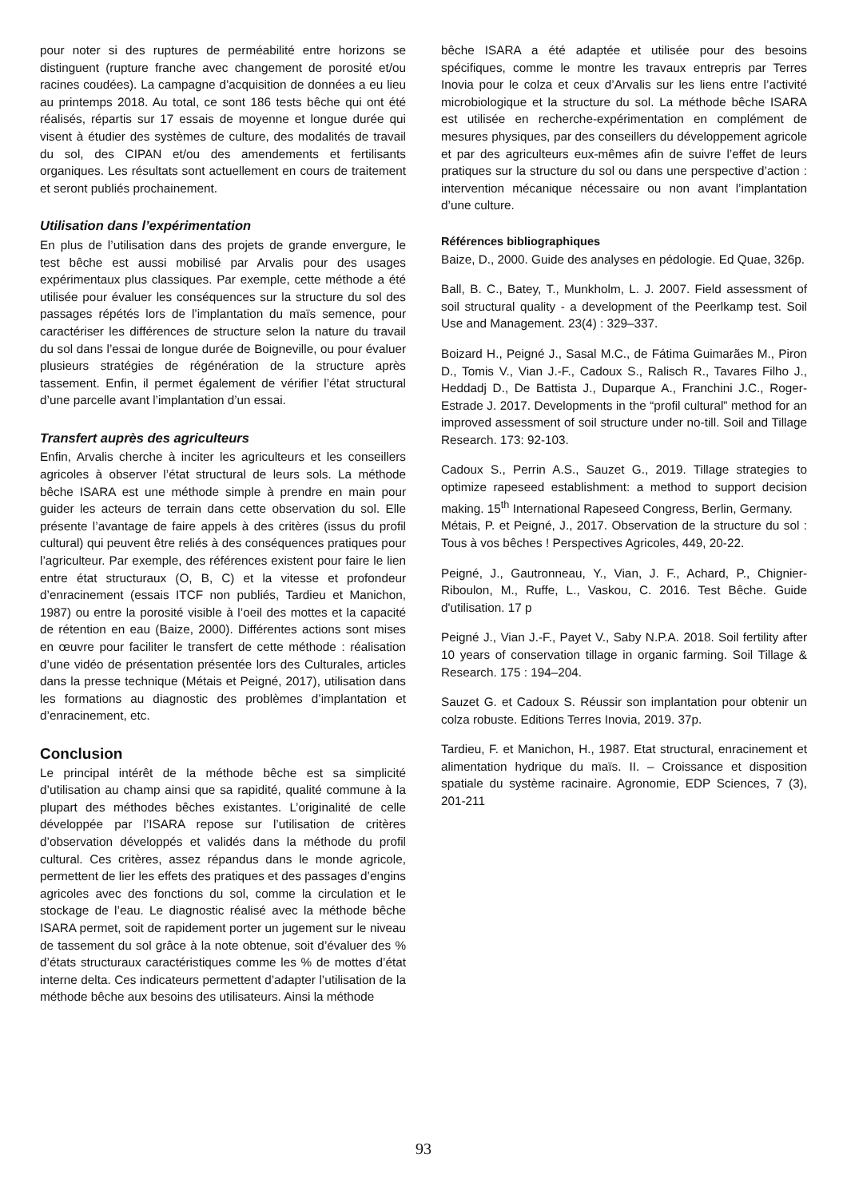pour noter si des ruptures de perméabilité entre horizons se distinguent (rupture franche avec changement de porosité et/ou racines coudées). La campagne d’acquisition de données a eu lieu au printemps 2018. Au total, ce sont 186 tests bêche qui ont été réalisés, répartis sur 17 essais de moyenne et longue durée qui visent à étudier des systèmes de culture, des modalités de travail du sol, des CIPAN et/ou des amendements et fertilisants organiques. Les résultats sont actuellement en cours de traitement et seront publiés prochainement.
Utilisation dans l’expérimentation
En plus de l’utilisation dans des projets de grande envergure, le test bêche est aussi mobilisé par Arvalis pour des usages expérimentaux plus classiques. Par exemple, cette méthode a été utilisée pour évaluer les conséquences sur la structure du sol des passages répétés lors de l’implantation du maïs semence, pour caractériser les différences de structure selon la nature du travail du sol dans l’essai de longue durée de Boigneville, ou pour évaluer plusieurs stratégies de régénération de la structure après tassement. Enfin, il permet également de vérifier l’état structural d’une parcelle avant l’implantation d’un essai.
Transfert auprès des agriculteurs
Enfin, Arvalis cherche à inciter les agriculteurs et les conseillers agricoles à observer l’état structural de leurs sols. La méthode bêche ISARA est une méthode simple à prendre en main pour guider les acteurs de terrain dans cette observation du sol. Elle présente l’avantage de faire appels à des critères (issus du profil cultural) qui peuvent être reliés à des conséquences pratiques pour l’agriculteur. Par exemple, des références existent pour faire le lien entre état structuraux (O, B, C) et la vitesse et profondeur d’enracinement (essais ITCF non publiés, Tardieu et Manichon, 1987) ou entre la porosité visible à l’oeil des mottes et la capacité de rétention en eau (Baize, 2000). Différentes actions sont mises en œuvre pour faciliter le transfert de cette méthode : réalisation d’une vidéo de présentation présentée lors des Culturales, articles dans la presse technique (Métais et Peigné, 2017), utilisation dans les formations au diagnostic des problèmes d’implantation et d’enracinement, etc.
Conclusion
Le principal intérêt de la méthode bêche est sa simplicité d’utilisation au champ ainsi que sa rapidité, qualité commune à la plupart des méthodes bêches existantes. L’originalité de celle développée par l’ISARA repose sur l’utilisation de critères d’observation développés et validés dans la méthode du profil cultural. Ces critères, assez répandus dans le monde agricole, permettent de lier les effets des pratiques et des passages d’engins agricoles avec des fonctions du sol, comme la circulation et le stockage de l’eau. Le diagnostic réalisé avec la méthode bêche ISARA permet, soit de rapidement porter un jugement sur le niveau de tassement du sol grâce à la note obtenue, soit d’évaluer des % d’états structuraux caractéristiques comme les % de mottes d’état interne delta. Ces indicateurs permettent d’adapter l’utilisation de la méthode bêche aux besoins des utilisateurs. Ainsi la méthode
bêche ISARA a été adaptée et utilisée pour des besoins spécifiques, comme le montre les travaux entrepris par Terres Inovia pour le colza et ceux d’Arvalis sur les liens entre l’activité microbiologique et la structure du sol. La méthode bêche ISARA est utilisée en recherche-expérimentation en complément de mesures physiques, par des conseillers du développement agricole et par des agriculteurs eux-mêmes afin de suivre l’effet de leurs pratiques sur la structure du sol ou dans une perspective d’action : intervention mécanique nécessaire ou non avant l’implantation d’une culture.
Références bibliographiques
Baize, D., 2000. Guide des analyses en pédologie. Ed Quae, 326p.
Ball, B. C., Batey, T., Munkholm, L. J. 2007. Field assessment of soil structural quality - a development of the Peerlkamp test. Soil Use and Management. 23(4) : 329–337.
Boizard H., Peigné J., Sasal M.C., de Fátima Guimarães M., Piron D., Tomis V., Vian J.-F., Cadoux S., Ralisch R., Tavares Filho J., Heddadj D., De Battista J., Duparque A., Franchini J.C., Roger-Estrade J. 2017. Developments in the “profil cultural” method for an improved assessment of soil structure under no-till. Soil and Tillage Research. 173: 92-103.
Cadoux S., Perrin A.S., Sauzet G., 2019. Tillage strategies to optimize rapeseed establishment: a method to support decision making. 15<sup>th</sup> International Rapeseed Congress, Berlin, Germany.
Métais, P. et Peigné, J., 2017. Observation de la structure du sol : Tous à vos bêches ! Perspectives Agricoles, 449, 20-22.
Peigné, J., Gautronneau, Y., Vian, J. F., Achard, P., Chignier-Riboulon, M., Ruffe, L., Vaskou, C. 2016. Test Bêche. Guide d'utilisation. 17 p
Peigné J., Vian J.-F., Payet V., Saby N.P.A. 2018. Soil fertility after 10 years of conservation tillage in organic farming. Soil Tillage & Research. 175 : 194–204.
Sauzet G. et Cadoux S. Réussir son implantation pour obtenir un colza robuste. Editions Terres Inovia, 2019. 37p.
Tardieu, F. et Manichon, H., 1987. Etat structural, enracinement et alimentation hydrique du maïs. II. – Croissance et disposition spatiale du système racinaire. Agronomie, EDP Sciences, 7 (3), 201-211
93